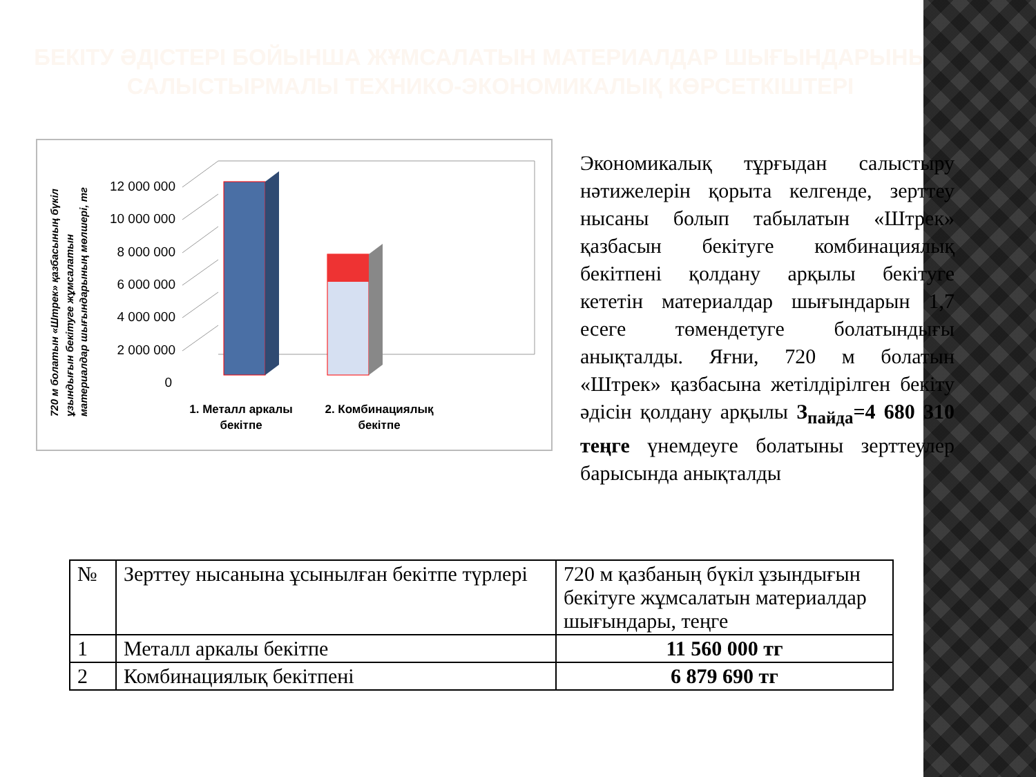БЕКІТУ ӘДІСТЕРІ БОЙЫНША ЖҰМСАЛАТЫН МАТЕРИАЛДАР ШЫҒЫНДАРЫНЫҢ САЛЫСТЫРМАЛЫ ТЕХНИКО-ЭКОНОМИКАЛЫҚ КӨРСЕТКІШТЕРІ
720 м болатын «Штрек» қазбасының бүкіл
ұзындығын бекітуге жұмсалатын
материалдар шығындарының мөлшері, тг
12 000 000
10 000 000
8 000 000
6 000 000
4 000 000
2 000 000
0
1. Металл аркалы
бекітпе
2. Комбинациялық
бекітпе
Экономикалық тұрғыдан салыстыру нәтижелерін қорыта келгенде, зерттеу нысаны болып табылатын «Штрек» қазбасын бекітуге комбинациялық бекітпені қолдану арқылы бекітуге кететін материалдар шығындарын 1,7 есеге төмендетуге болатындығы анықталды. Яғни, 720 м болатын «Штрек» қазбасына жетілдірілген бекіту әдісін қолдану арқылы З<sub>пайда</sub>=4 680 310 теңге үнемдеуге болатыны зерттеулер барысында анықталды
| № | Зерттеу нысанына ұсынылған бекітпе түрлері | 720 м қазбаның бүкіл ұзындығын бекітуге жұмсалатын материалдар шығындары, теңге |
| --- | --- | --- |
| 1 | Металл аркалы бекітпе | 11 560 000 тг |
| 2 | Комбинациялық бекітпені | 6 879 690 тг |